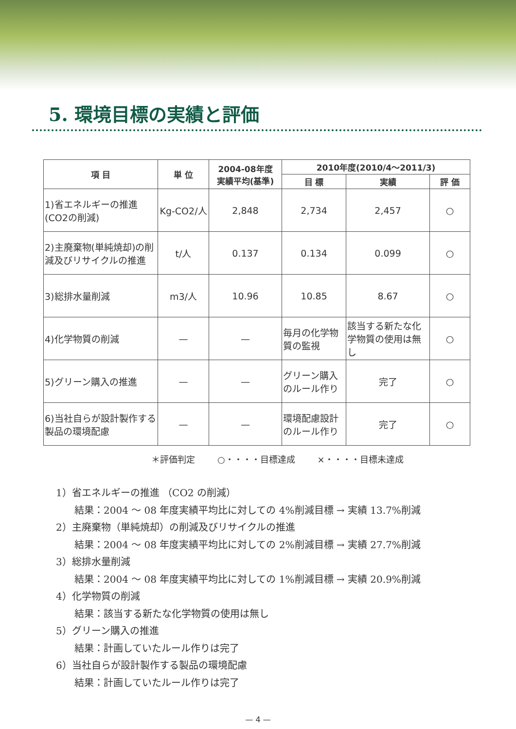5. 環境目標の実績と評価
| 項 目 | 単 位 | 2004-08年度 実績平均(基準) | 2010年度(2010/4～2011/3) | | |
| --- | --- | --- | --- | --- | --- |
| | | | 目 標 | 実績 | 評 価 |
| 1)省エネルギーの推進 (CO2の削減) | Kg-CO2/人 | 2,848 | 2,734 | 2,457 | ○ |
| 2)主廃棄物(単純焼却)の削減及びリサイクルの推進 | t/人 | 0.137 | 0.134 | 0.099 | ○ |
| 3)総排水量削減 | m3/人 | 10.96 | 10.85 | 8.67 | ○ |
| 4)化学物質の削減 | — | — | 毎月の化学物質の監視 | 該当する新たな化学物質の使用は無し | ○ |
| 5)グリーン購入の推進 | — | — | グリーン購入のルール作り | 完了 | ○ |
| 6)当社自らが設計製作する製品の環境配慮 | — | — | 環境配慮設計のルール作り | 完了 | ○ |
＊評価判定 ○・・・・目標達成 ×・・・・目標未達成
1）省エネルギーの推進 （CO2 の削減）
結果：2004 ～ 08 年度実績平均比に対しての 4%削減目標 → 実績 13.7%削減
2）主廃棄物（単純焼却）の削減及びリサイクルの推進
結果：2004 ～ 08 年度実績平均比に対しての 2%削減目標 → 実績 27.7%削減
3）総排水量削減
結果：2004 ～ 08 年度実績平均比に対しての 1%削減目標 → 実績 20.9%削減
4）化学物質の削減
結果：該当する新たな化学物質の使用は無し
5）グリーン購入の推進
結果：計画していたルール作りは完了
6）当社自らが設計製作する製品の環境配慮
結果：計画していたルール作りは完了
— 4 —